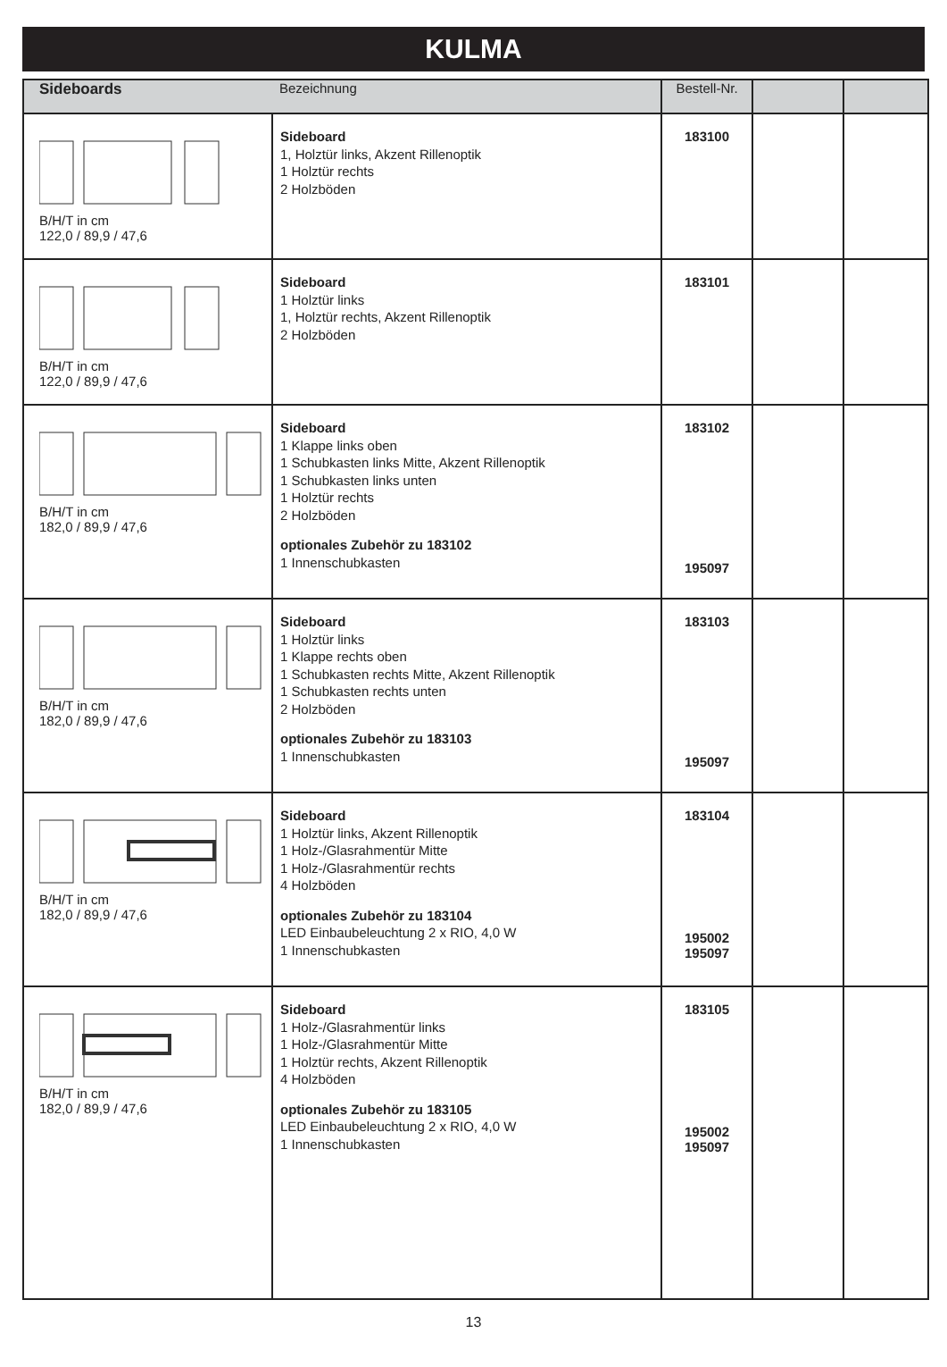KULMA
| Sideboards | Bezeichnung | Bestell-Nr. | | |
| --- | --- | --- | --- | --- |
| B/H/T in cm 122,0 / 89,9 / 47,6 | Sideboard 1, Holztür links, Akzent Rillenoptik 1 Holztür rechts 2 Holzböden | 183100 | | |
| B/H/T in cm 122,0 / 89,9 / 47,6 | Sideboard 1 Holztür links 1, Holztür rechts, Akzent Rillenoptik 2 Holzböden | 183101 | | |
| B/H/T in cm 182,0 / 89,9 / 47,6 | Sideboard 1 Klappe links oben 1 Schubkasten links Mitte, Akzent Rillenoptik 1 Schubkasten links unten 1 Holztür rechts 2 Holzböden optionales Zubehör zu 183102 1 Innenschubkasten | 183102 195097 | | |
| B/H/T in cm 182,0 / 89,9 / 47,6 | Sideboard 1 Holztür links 1 Klappe rechts oben 1 Schubkasten rechts Mitte, Akzent Rillenoptik 1 Schubkasten rechts unten 2 Holzböden optionales Zubehör zu 183103 1 Innenschubkasten | 183103 195097 | | |
| B/H/T in cm 182,0 / 89,9 / 47,6 | Sideboard 1 Holztür links, Akzent Rillenoptik 1 Holz-/Glasrahmentür Mitte 1 Holz-/Glasrahmentür rechts 4 Holzböden optionales Zubehör zu 183104 LED Einbaubeleuchtung 2 x RIO, 4,0 W 1 Innenschubkasten | 183104 195002 195097 | | |
| B/H/T in cm 182,0 / 89,9 / 47,6 | Sideboard 1 Holz-/Glasrahmentür links 1 Holz-/Glasrahmentür Mitte 1 Holztür rechts, Akzent Rillenoptik 4 Holzböden optionales Zubehör zu 183105 LED Einbaubeleuchtung 2 x RIO, 4,0 W 1 Innenschubkasten | 183105 195002 195097 | | |
13